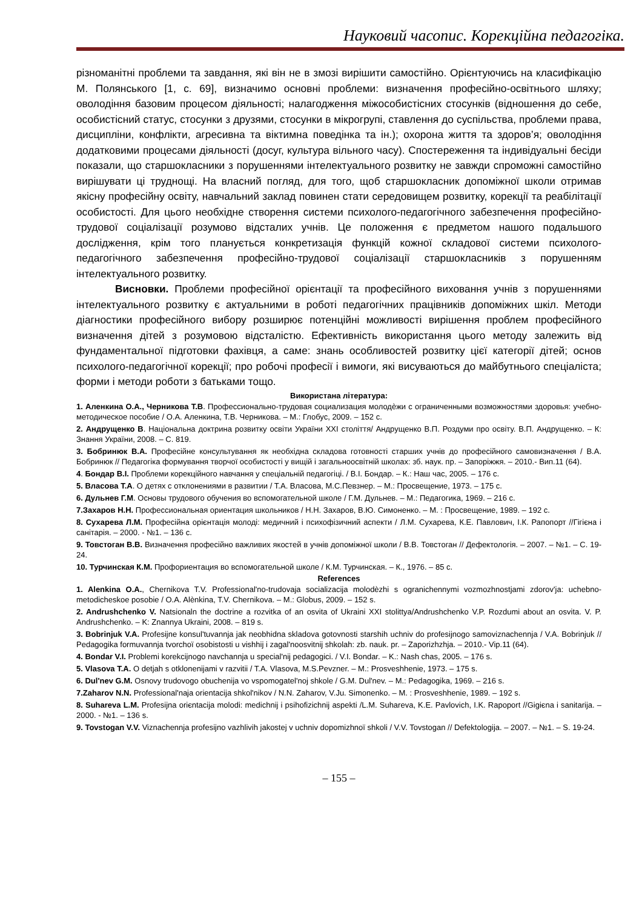Науковий часопис. Корекційна педагогіка.
різноманітні проблеми та завдання, які він не в змозі вирішити самостійно. Орієнтуючись на класифікацію М. Полянського [1, с. 69], визначимо основні проблеми: визначення професійно-освітнього шляху; оволодіння базовим процесом діяльності; налагодження міжособистісних стосунків (відношення до себе, особистісний статус, стосунки з друзями, стосунки в мікрогрупі, ставлення до суспільства, проблеми права, дисципліни, конфлікти, агресивна та віктимна поведінка та ін.); охорона життя та здоров’я; оволодіння додатковими процесами діяльності (досуг, культура вільного часу). Спостереження та індивідуальні бесіди показали, що старшокласники з порушеннями інтелектуального розвитку не завжди спроможні самостійно вирішувати ці труднощі. На власний погляд, для того, щоб старшокласник допоміжної школи отримав якісну професійну освіту, навчальний заклад повинен стати середовищем розвитку, корекції та реабілітації особистості. Для цього необхідне створення системи психолого-педагогічного забезпечення професійно-трудової соціалізації розумово відсталих учнів. Це положення є предметом нашого подальшого дослідження, крім того планується конкретизація функцій кожної складової системи психолого-педагогічного забезпечення професійно-трудової соціалізації старшокласників з порушенням інтелектуального розвитку.
Висновки. Проблеми професійної орієнтації та професійного виховання учнів з порушеннями інтелектуального розвитку є актуальними в роботі педагогічних працівників допоміжних шкіл. Методи діагностики професійного вибору розширює потенційні можливості вирішення проблем професійного визначення дітей з розумовою відсталістю. Ефективність використання цього методу залежить від фундаментальної підготовки фахівця, а саме: знань особливостей розвитку цієї категорії дітей; основ психолого-педагогічної корекції; про робочі професії і вимоги, які висуваються до майбутнього спеціаліста; форми і методи роботи з батьками тощо.
Використана література:
1. Аленкина О.А., Черникова Т.В. Профессионально-трудовая социализация молодѐжи с ограниченными возможностями здоровья: учебно-методическое пособие / О.А. Аленкина, Т.В. Черникова. – М.: Глобус, 2009. – 152 с.
2. Андрущенко В. Національна доктрина розвитку освіти України ХХІ століття/ Андрущенко В.П. Роздуми про освіту. В.П. Андрущенко. – К: Знання України, 2008. – С. 819.
3. Бобринюк В.А. Професійне консультування як необхідна складова готовності старших учнів до професійного самовизначення / В.А. Бобринюк // Педагогіка формування творчої особистості у вищій і загальноосвітній школах: зб. наук. пр. – Запоріжжя. – 2010.- Вип.11 (64).
4. Бондар В.І. Проблеми корекційного навчання у спеціальній педагогіці. / В.І. Бондар. – К.: Наш час, 2005. – 176 с.
5. Власова Т.А. О детях с отклонениями в развитии / Т.А. Власова, М.С.Певзнер. – М.: Просвещение, 1973. – 175 с.
6. Дульнев Г.М. Основы трудового обучения во вспомогательной школе / Г.М. Дульнев. – М.: Педагогика, 1969. – 216 с.
7.Захаров Н.Н. Профессиональная ориентация школьников / Н.Н. Захаров, В.Ю. Симоненко. – М. : Просвещение, 1989. – 192 с.
8. Сухарева Л.М. Професійна орієнтація молоді: медичний і психофізичний аспекти / Л.М. Сухарева, К.Е. Павлович, І.К. Рапопорт //Гігієна і санітарія. – 2000. - №1. – 136 с.
9. Товстоган В.В. Визначення професійно важливих якостей в учнів допоміжної школи / В.В. Товстоган // Дефектологія. – 2007. – №1. – С. 19-24.
10. Турчинская К.М. Профориентация во вспомогательной школе / К.М. Турчинская. – К., 1976. – 85 с.
References
1. Alenkina O.A., Chernikova T.V. Professional'no-trudovaja socializacija molodѐzhi s ogranichennymi vozmozhnostjami zdorov'ja: uchebno-metodicheskoe posobie / O.A. Alѐnkina, T.V. Chernikova. – M.: Globus, 2009. – 152 s.
2. Andrushchenko V. Natsionaln the doctrine a rozvitka of an osvita of Ukraini XXI stolittya/Andrushchenko V.P. Rozdumi about an osvita. V. P. Andrushchenko. – K: Znannya Ukraini, 2008. – 819 s.
3. Bobrinjuk V.A. Profesijne konsul'tuvannja jak neobhidna skladova gotovnosti starshih uchniv do profesijnogo samoviznachennja / V.A. Bobrinjuk // Pedagogika formuvannja tvorchoї osobistosti u vishhij i zagal'noosvitnij shkolah: zb. nauk. pr. – Zaporizhzhja. – 2010.- Vip.11 (64).
4. Bondar V.I. Problemi korekcijnogo navchannja u special'nij pedagogici. / V.I. Bondar. – K.: Nash chas, 2005. – 176 s.
5. Vlasova T.A. O detjah s otklonenijami v razvitii / T.A. Vlasova, M.S.Pevzner. – M.: Prosveshhenie, 1973. – 175 s.
6. Dul'nev G.M. Osnovy trudovogo obuchenija vo vspomogatel'noj shkole / G.M. Dul'nev. – M.: Pedagogika, 1969. – 216 s.
7.Zaharov N.N. Professional'naja orientacija shkol'nikov / N.N. Zaharov, V.Ju. Simonenko. – M. : Prosveshhenie, 1989. – 192 s.
8. Suhareva L.M. Profesijna orієntacija molodi: medichnij i psihofizichnij aspekti /L.M. Suhareva, K.E. Pavlovich, I.K. Rapoport //Gigієna i sanitarija. – 2000. - №1. – 136 s.
9. Tovstogan V.V. Viznachennja profesijno vazhlivih jakostej v uchniv dopomizhnoї shkoli / V.V. Tovstogan // Defektologija. – 2007. – №1. – S. 19-24.
– 155 –